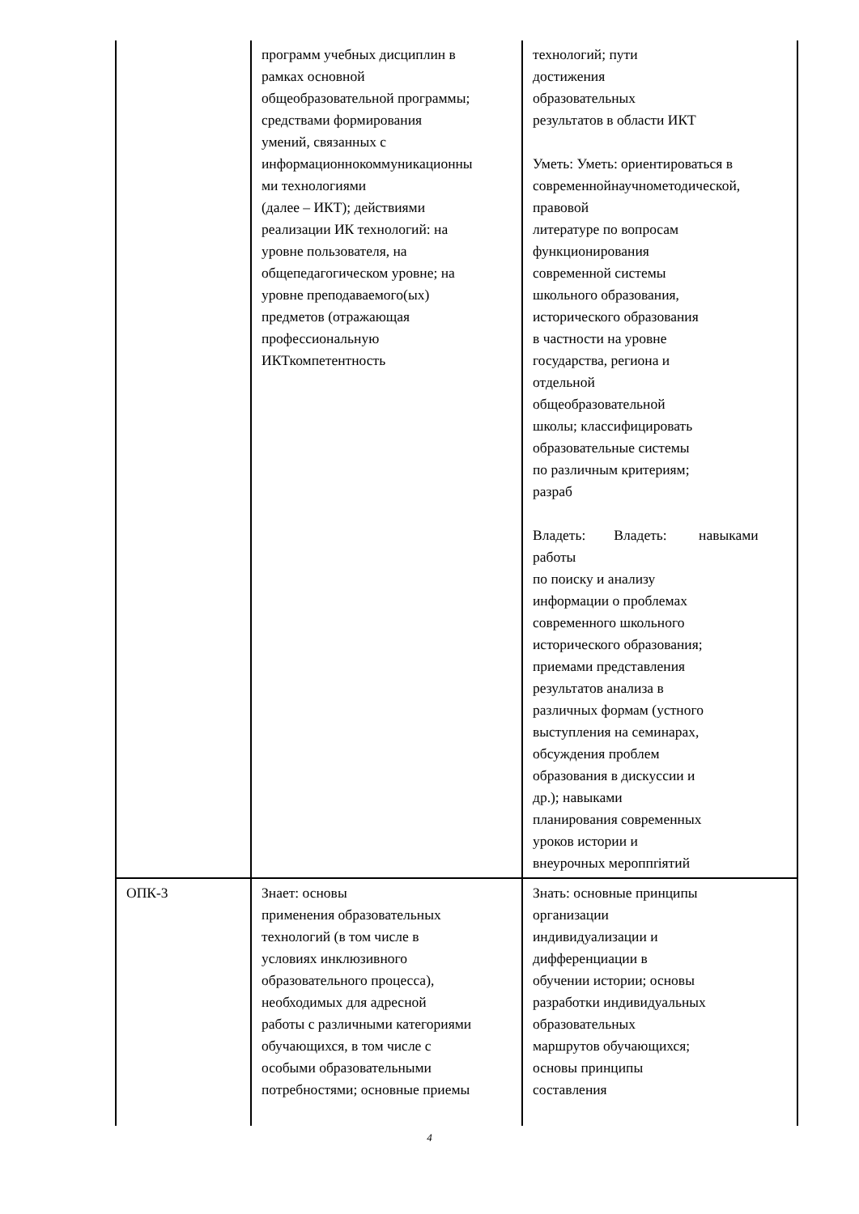| | программ учебных дисциплин в рамках основной общеобразовательной программы; средствами формирования умений, связанных с информационнокоммуникационны ми технологиями (далее – ИКТ); действиями реализации ИК технологий: на уровне пользователя, на общепедагогическом уровне; на уровне преподаваемого(ых) предметов (отражающая профессиональную ИКТкомпетентность | технологий; пути достижения образовательных результатов в области ИКТ Уметь: Уметь: ориентироваться в современнойнаучнометодической, правовой литературе по вопросам функционирования современной системы школьного образования, исторического образования в частности на уровне государства, региона и отдельной общеобразовательной школы; классифицировать образовательные системы по различным критериям; разраб Владеть: Владеть: навыками работы по поиску и анализу информации о проблемах современного школьного исторического образования; приемами представления результатов анализа в различных формам (устного выступления на семинарах, обсуждения проблем образования в дискуссии и др.); навыками планирования современных уроков истории и внеурочных мероппriятий |
| ОПК-3 | Знает: основы применения образовательных технологий (в том числе в условиях инклюзивного образовательного процесса), необходимых для адресной работы с различными категориями обучающихся, в том числе с особыми образовательными потребностями; основные приемы | Знать: основные принципы организации индивидуализации и дифференциации в обучении истории; основы разработки индивидуальных образовательных маршрутов обучающихся; основы принципы составления |
4